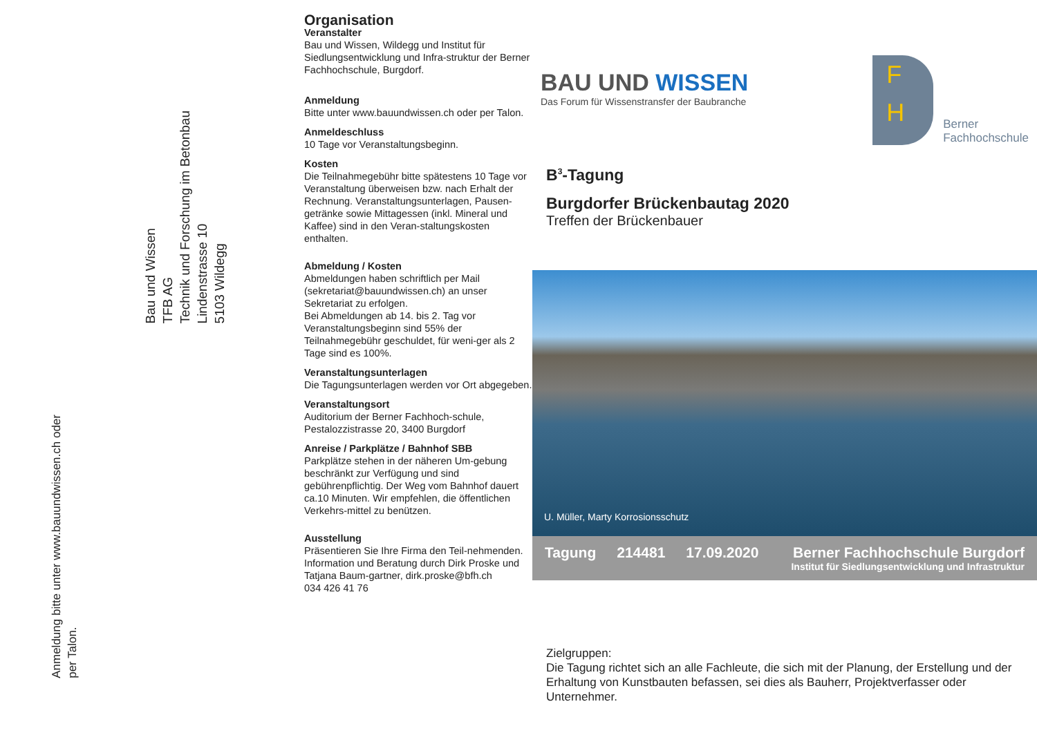Bau und Wissen
TFB AG
Technik und Forschung im Betonbau
Lindenstrasse 10
5103 Wildegg
Anmeldung bitte unter www.bauundwissen.ch oder
per Talon.
Organisation
Veranstalter
Bau und Wissen, Wildegg und Institut für Siedlungsentwicklung und Infra-struktur der Berner Fachhochschule, Burgdorf.
Anmeldung
Bitte unter www.bauundwissen.ch oder per Talon.
Anmeldeschluss
10 Tage vor Veranstaltungsbeginn.
Kosten
Die Teilnahmegebühr bitte spätestens 10 Tage vor Veranstaltung überweisen bzw. nach Erhalt der Rechnung. Veranstaltungsunterlagen, Pausen-getränke sowie Mittagessen (inkl. Mineral und Kaffee) sind in den Veran-staltungskosten enthalten.
Abmeldung / Kosten
Abmeldungen haben schriftlich per Mail (sekretariat@bauundwissen.ch) an unser Sekretariat zu erfolgen.
Bei Abmeldungen ab 14. bis 2. Tag vor Veranstaltungsbeginn sind 55% der Teilnahmegebühr geschuldet, für weni-ger als 2 Tage sind es 100%.
Veranstaltungsunterlagen
Die Tagungsunterlagen werden vor Ort abgegeben.
Veranstaltungsort
Auditorium der Berner Fachhoch-schule, Pestalozzistrasse 20, 3400 Burgdorf
Anreise / Parkplätze / Bahnhof SBB
Parkplätze stehen in der näheren Um-gebung beschränkt zur Verfügung und sind gebührenpflichtig. Der Weg vom Bahnhof dauert ca.10 Minuten. Wir empfehlen, die öffentlichen Verkehrs-mittel zu benützen.
Ausstellung
Präsentieren Sie Ihre Firma den Teil-nehmenden. Information und Beratung durch Dirk Proske und Tatjana Baum-gartner, dirk.proske@bfh.ch
034 426 41 76
BAU UND WISSEN
Das Forum für Wissenstransfer der Baubranche
F
H
Berner
Fachhochschule
B<sup>3</sup>-Tagung
Burgdorfer Brückenbautag 2020
Treffen der Brückenbauer
U. Müller, Marty Korrosionsschutz
Tagung 214481 17.09.2020 Berner Fachhochschule Burgdorf
Institut für Siedlungsentwicklung und Infrastruktur
Zielgruppen:
Die Tagung richtet sich an alle Fachleute, die sich mit der Planung, der Erstellung und der Erhaltung von Kunstbauten befassen, sei dies als Bauherr, Projektverfasser oder Unternehmer.